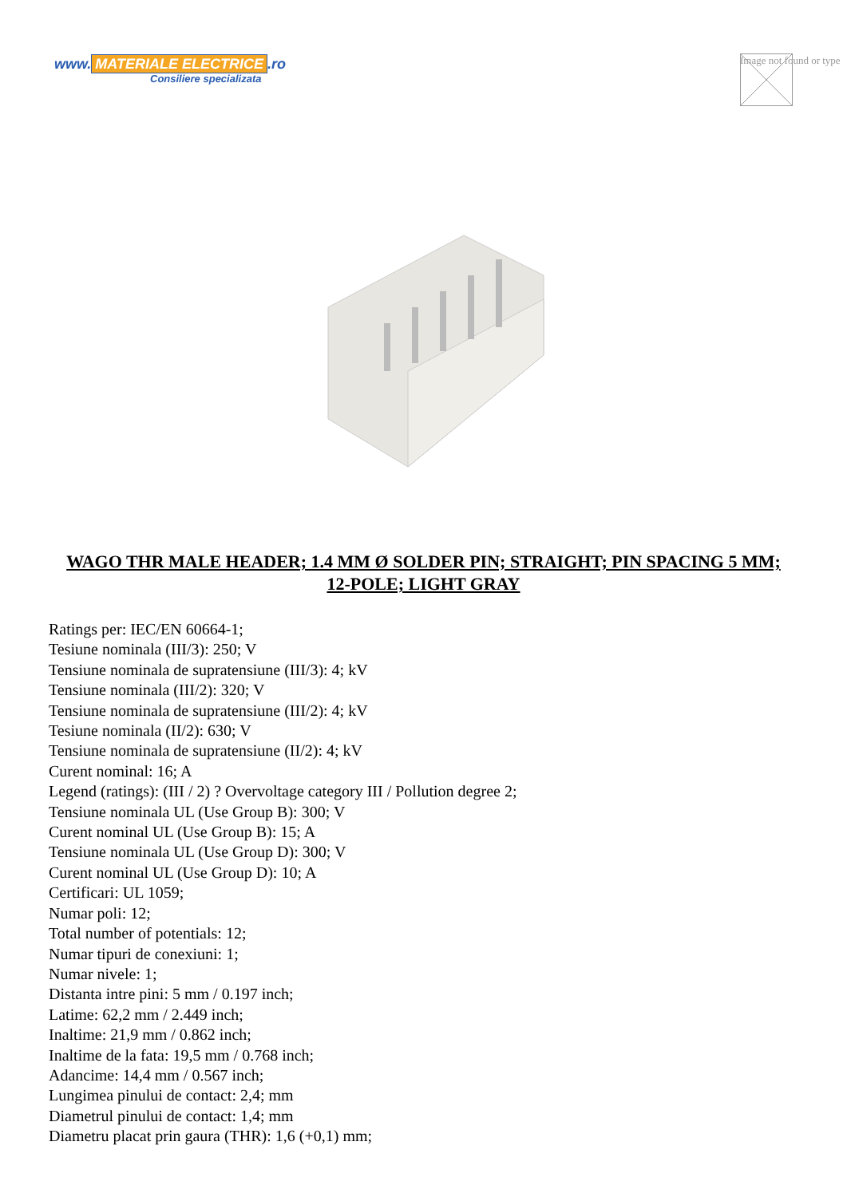www. MATERIALE ELECTRICE.ro
Consiliere specializata
Image not found or type
WAGO THR MALE HEADER; 1.4 MM Ø SOLDER PIN; STRAIGHT; PIN SPACING 5 MM; 12-POLE; LIGHT GRAY
Ratings per: IEC/EN 60664-1;
Tesiune nominala (III/3): 250; V
Tensiune nominala de supratensiune (III/3): 4; kV
Tensiune nominala (III/2): 320; V
Tensiune nominala de supratensiune (III/2): 4; kV
Tesiune nominala (II/2): 630; V
Tensiune nominala de supratensiune (II/2): 4; kV
Curent nominal: 16; A
Legend (ratings): (III / 2) ? Overvoltage category III / Pollution degree 2;
Tensiune nominala UL (Use Group B): 300; V
Curent nominal UL (Use Group B): 15; A
Tensiune nominala UL (Use Group D): 300; V
Curent nominal UL (Use Group D): 10; A
Certificari: UL 1059;
Numar poli: 12;
Total number of potentials: 12;
Numar tipuri de conexiuni: 1;
Numar nivele: 1;
Distanta intre pini: 5 mm / 0.197 inch;
Latime: 62,2 mm / 2.449 inch;
Inaltime: 21,9 mm / 0.862 inch;
Inaltime de la fata: 19,5 mm / 0.768 inch;
Adancime: 14,4 mm / 0.567 inch;
Lungimea pinului de contact: 2,4; mm
Diametrul pinului de contact: 1,4; mm
Diametru placat prin gaura (THR): 1,6 (+0,1) mm;